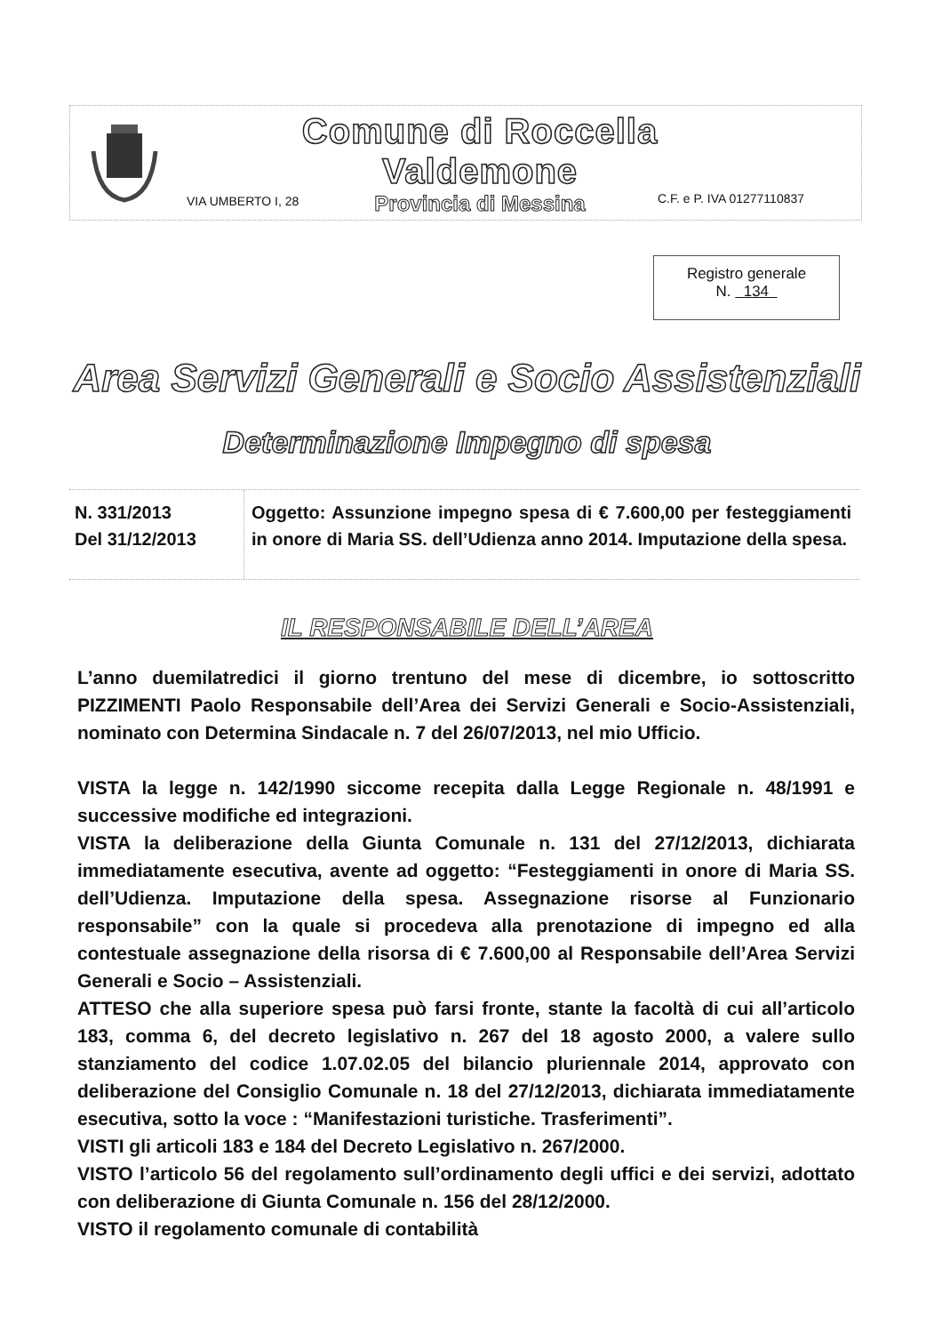Comune di Roccella Valdemone
Provincia di Messina
VIA UMBERTO I, 28 C.F. e P. IVA 01277110837
Registro generale
N. 134
Area Servizi Generali e Socio Assistenziali
Determinazione Impegno di spesa
N. 331/2013
Del 31/12/2013
Oggetto: Assunzione impegno spesa di € 7.600,00 per festeggiamenti in onore di Maria SS. dell’Udienza anno 2014. Imputazione della spesa.
IL RESPONSABILE DELL’AREA
L’anno duemilatredici il giorno trentuno del mese di dicembre, io sottoscritto PIZZIMENTI Paolo Responsabile dell’Area dei Servizi Generali e Socio-Assistenziali, nominato con Determina Sindacale n. 7 del 26/07/2013, nel mio Ufficio.
VISTA la legge n. 142/1990 siccome recepita dalla Legge Regionale n. 48/1991 e successive modifiche ed integrazioni.
VISTA la deliberazione della Giunta Comunale n. 131 del 27/12/2013, dichiarata immediatamente esecutiva, avente ad oggetto: “Festeggiamenti in onore di Maria SS. dell’Udienza. Imputazione della spesa. Assegnazione risorse al Funzionario responsabile” con la quale si procedeva alla prenotazione di impegno ed alla contestuale assegnazione della risorsa di € 7.600,00 al Responsabile dell’Area Servizi Generali e Socio – Assistenziali.
ATTESO che alla superiore spesa può farsi fronte, stante la facoltà di cui all’articolo 183, comma 6, del decreto legislativo n. 267 del 18 agosto 2000, a valere sullo stanziamento del codice 1.07.02.05 del bilancio pluriennale 2014, approvato con deliberazione del Consiglio Comunale n. 18 del 27/12/2013, dichiarata immediatamente esecutiva, sotto la voce : “Manifestazioni turistiche. Trasferimenti”.
VISTI gli articoli 183 e 184 del Decreto Legislativo n. 267/2000.
VISTO l’articolo 56 del regolamento sull’ordinamento degli uffici e dei servizi, adottato con deliberazione di Giunta Comunale n. 156 del 28/12/2000.
VISTO il regolamento comunale di contabilità